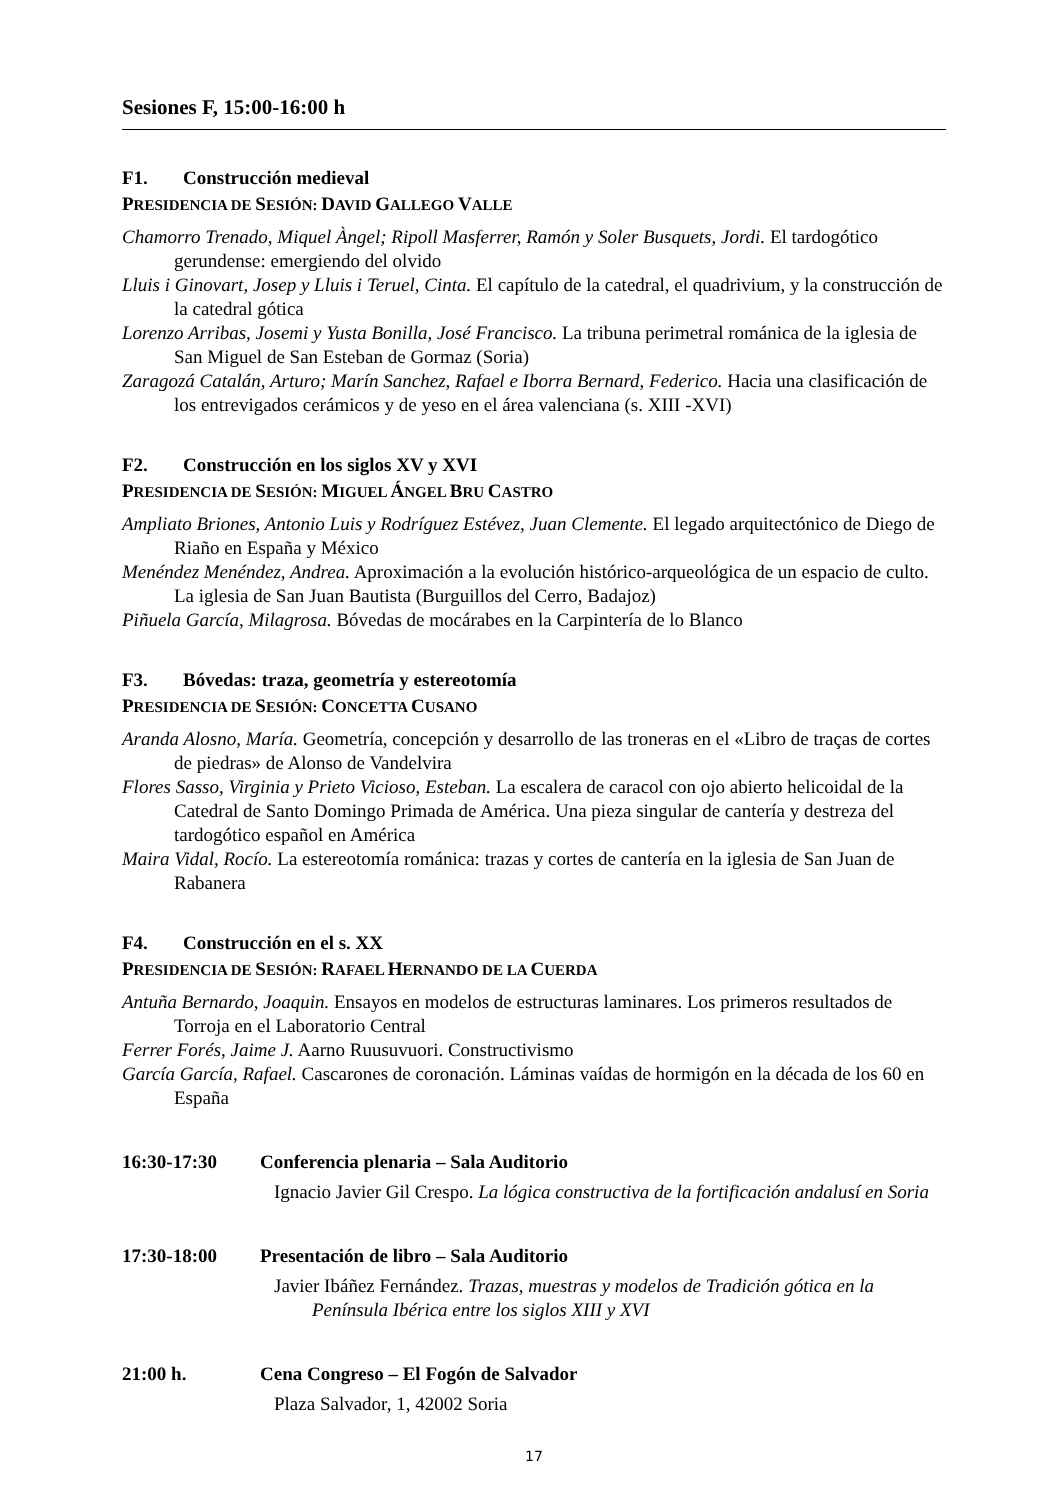Sesiones F, 15:00-16:00 h
F1. Construcción medieval
PRESIDENCIA DE SESIÓN: DAVID GALLEGO VALLE
Chamorro Trenado, Miquel Àngel; Ripoll Masferrer, Ramón y Soler Busquets, Jordi. El tardogótico gerundense: emergiendo del olvido
Lluis i Ginovart, Josep y Lluis i Teruel, Cinta. El capítulo de la catedral, el quadrivium, y la construcción de la catedral gótica
Lorenzo Arribas, Josemi y Yusta Bonilla, José Francisco. La tribuna perimetral románica de la iglesia de San Miguel de San Esteban de Gormaz (Soria)
Zaragozá Catalán, Arturo; Marín Sanchez, Rafael e Iborra Bernard, Federico. Hacia una clasificación de los entrevigados cerámicos y de yeso en el área valenciana (s. XIII -XVI)
F2. Construcción en los siglos XV y XVI
PRESIDENCIA DE SESIÓN: MIGUEL ÁNGEL BRU CASTRO
Ampliato Briones, Antonio Luis y Rodríguez Estévez, Juan Clemente. El legado arquitectónico de Diego de Riaño en España y México
Menéndez Menéndez, Andrea. Aproximación a la evolución histórico-arqueológica de un espacio de culto. La iglesia de San Juan Bautista (Burguillos del Cerro, Badajoz)
Piñuela García, Milagrosa. Bóvedas de mocárabes en la Carpintería de lo Blanco
F3. Bóvedas: traza, geometría y estereotomía
PRESIDENCIA DE SESIÓN: CONCETTA CUSANO
Aranda Alosno, María. Geometría, concepción y desarrollo de las troneras en el «Libro de traças de cortes de piedras» de Alonso de Vandelvira
Flores Sasso, Virginia y Prieto Vicioso, Esteban. La escalera de caracol con ojo abierto helicoidal de la Catedral de Santo Domingo Primada de América. Una pieza singular de cantería y destreza del tardogótico español en América
Maira Vidal, Rocío. La estereotomía románica: trazas y cortes de cantería en la iglesia de San Juan de Rabanera
F4. Construcción en el s. XX
PRESIDENCIA DE SESIÓN: RAFAEL HERNANDO DE LA CUERDA
Antuña Bernardo, Joaquin. Ensayos en modelos de estructuras laminares. Los primeros resultados de Torroja en el Laboratorio Central
Ferrer Forés, Jaime J. Aarno Ruusuvuori. Constructivismo
García García, Rafael. Cascarones de coronación. Láminas vaídas de hormigón en la década de los 60 en España
16:30-17:30 Conferencia plenaria – Sala Auditorio
Ignacio Javier Gil Crespo. La lógica constructiva de la fortificación andalusí en Soria
17:30-18:00 Presentación de libro – Sala Auditorio
Javier Ibáñez Fernández. Trazas, muestras y modelos de Tradición gótica en la Península Ibérica entre los siglos XIII y XVI
21:00 h. Cena Congreso – El Fogón de Salvador
Plaza Salvador, 1, 42002 Soria
17